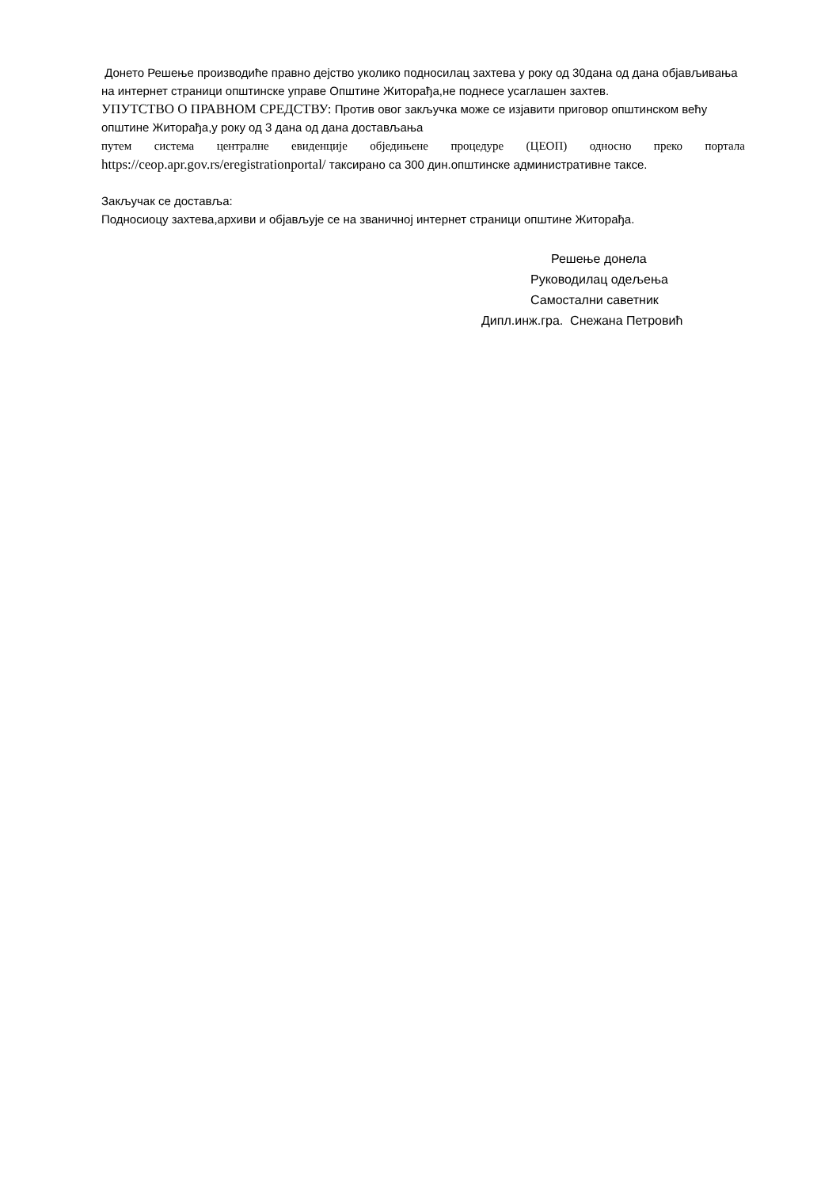Донето Решење производиће правно дејство уколико подносилац захтева у року од 30дана од дана објављивања на интернет страници општинске управе Општине Житорађа,не поднесе усаглашен захтев.
УПУТСТВО О ПРАВНОМ СРЕДСТВУ: Против овог закључка може се изјавити приговор општинском већу општине Житорађа,у року од 3 дана од дана достављања
путем система централне евиденције обједињене процедуре (ЦЕОП) односно преко портала https://ceop.apr.gov.rs/eregistrationportal/ таксирано са 300 дин.општинске административне таксе.
Закључак се доставља:
Подносиоцу захтева,архиви и објављује се на званичној интернет страници општине Житорађа.
Решење донела
Руководилац одељења
Самостални саветник
Дипл.инж.гра. Снежана Петровић